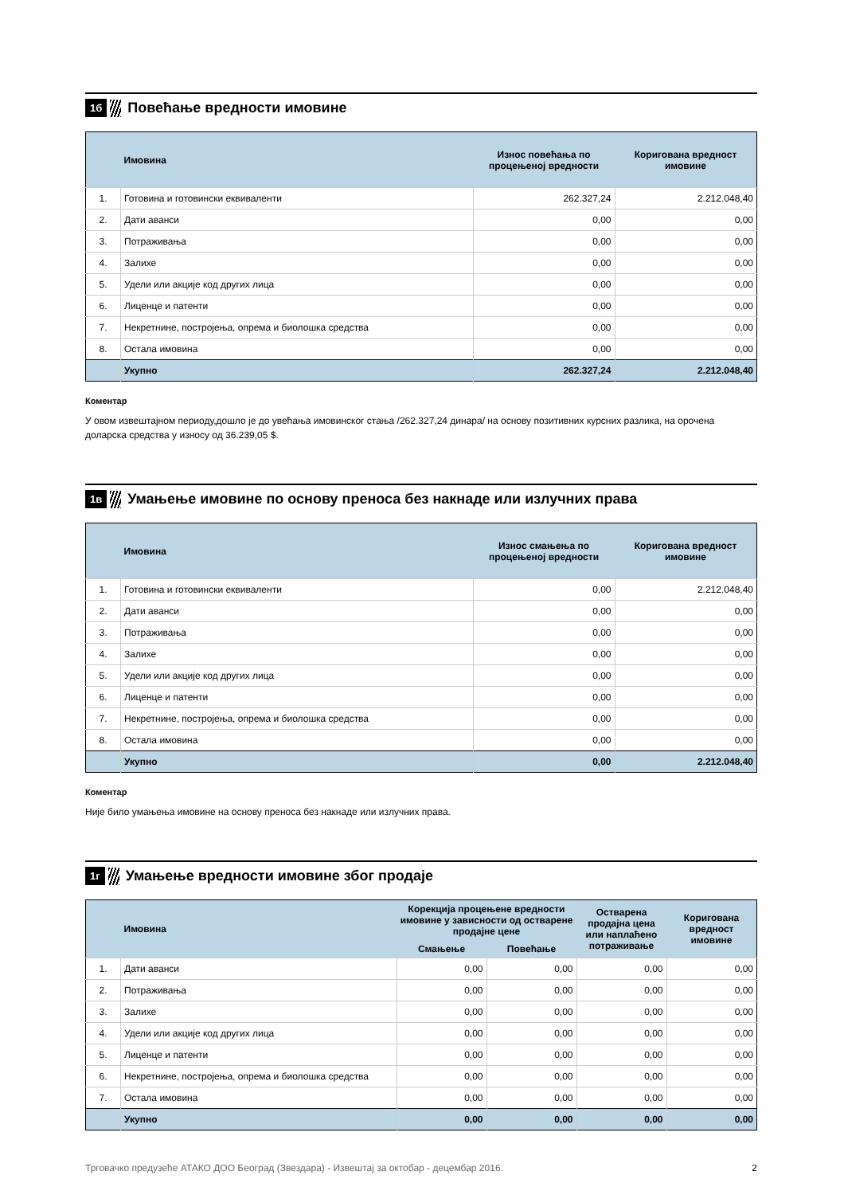1б
Повећање вредности имовине
| | Имовина | Износ повећања по процењеној вредности | Коригована вредност имовине |
| --- | --- | --- | --- |
| 1. | Готовина и готовински еквиваленти | 262.327,24 | 2.212.048,40 |
| 2. | Дати аванси | 0,00 | 0,00 |
| 3. | Потраживања | 0,00 | 0,00 |
| 4. | Залихе | 0,00 | 0,00 |
| 5. | Удели или акције код других лица | 0,00 | 0,00 |
| 6. | Лиценце и патенти | 0,00 | 0,00 |
| 7. | Некретнине, постројења, опрема и биолошка средства | 0,00 | 0,00 |
| 8. | Остала имовина | 0,00 | 0,00 |
| | Укупно | 262.327,24 | 2.212.048,40 |
Коментар
У овом извештајном периоду,дошло је до увећања имовинског стања /262.327,24 динара/ на основу позитивних курсних разлика, на орочена доларска средства у износу од 36.239,05 $.
1в
Умањење имовине по основу преноса без накнаде или излучних права
| | Имовина | Износ смањења по процењеној вредности | Коригована вредност имовине |
| --- | --- | --- | --- |
| 1. | Готовина и готовински еквиваленти | 0,00 | 2.212.048,40 |
| 2. | Дати аванси | 0,00 | 0,00 |
| 3. | Потраживања | 0,00 | 0,00 |
| 4. | Залихе | 0,00 | 0,00 |
| 5. | Удели или акције код других лица | 0,00 | 0,00 |
| 6. | Лиценце и патенти | 0,00 | 0,00 |
| 7. | Некретнине, постројења, опрема и биолошка средства | 0,00 | 0,00 |
| 8. | Остала имовина | 0,00 | 0,00 |
| | Укупно | 0,00 | 2.212.048,40 |
Коментар
Није било умањења имовине на основу преноса без накнаде или излучних права.
1г
Умањење вредности имовине због продаје
| | Имовина | Корекција процењене вредности имовине у зависности од остварене продајне цене | | Остварена продајна цена или наплаћено потраживање | Коригована вредност имовине |
| --- | --- | --- | --- | --- | --- |
| | | Смањење | Повећање | | |
| 1. | Дати аванси | 0,00 | 0,00 | 0,00 | 0,00 |
| 2. | Потраживања | 0,00 | 0,00 | 0,00 | 0,00 |
| 3. | Залихе | 0,00 | 0,00 | 0,00 | 0,00 |
| 4. | Удели или акције код других лица | 0,00 | 0,00 | 0,00 | 0,00 |
| 5. | Лиценце и патенти | 0,00 | 0,00 | 0,00 | 0,00 |
| 6. | Некретнине, постројења, опрема и биолошка средства | 0,00 | 0,00 | 0,00 | 0,00 |
| 7. | Остала имовина | 0,00 | 0,00 | 0,00 | 0,00 |
| | Укупно | 0,00 | 0,00 | 0,00 | 0,00 |
Трговачко предузеће АТАКО ДОО Београд (Звездара) - Извештај за октобар - децембар 2016. 2